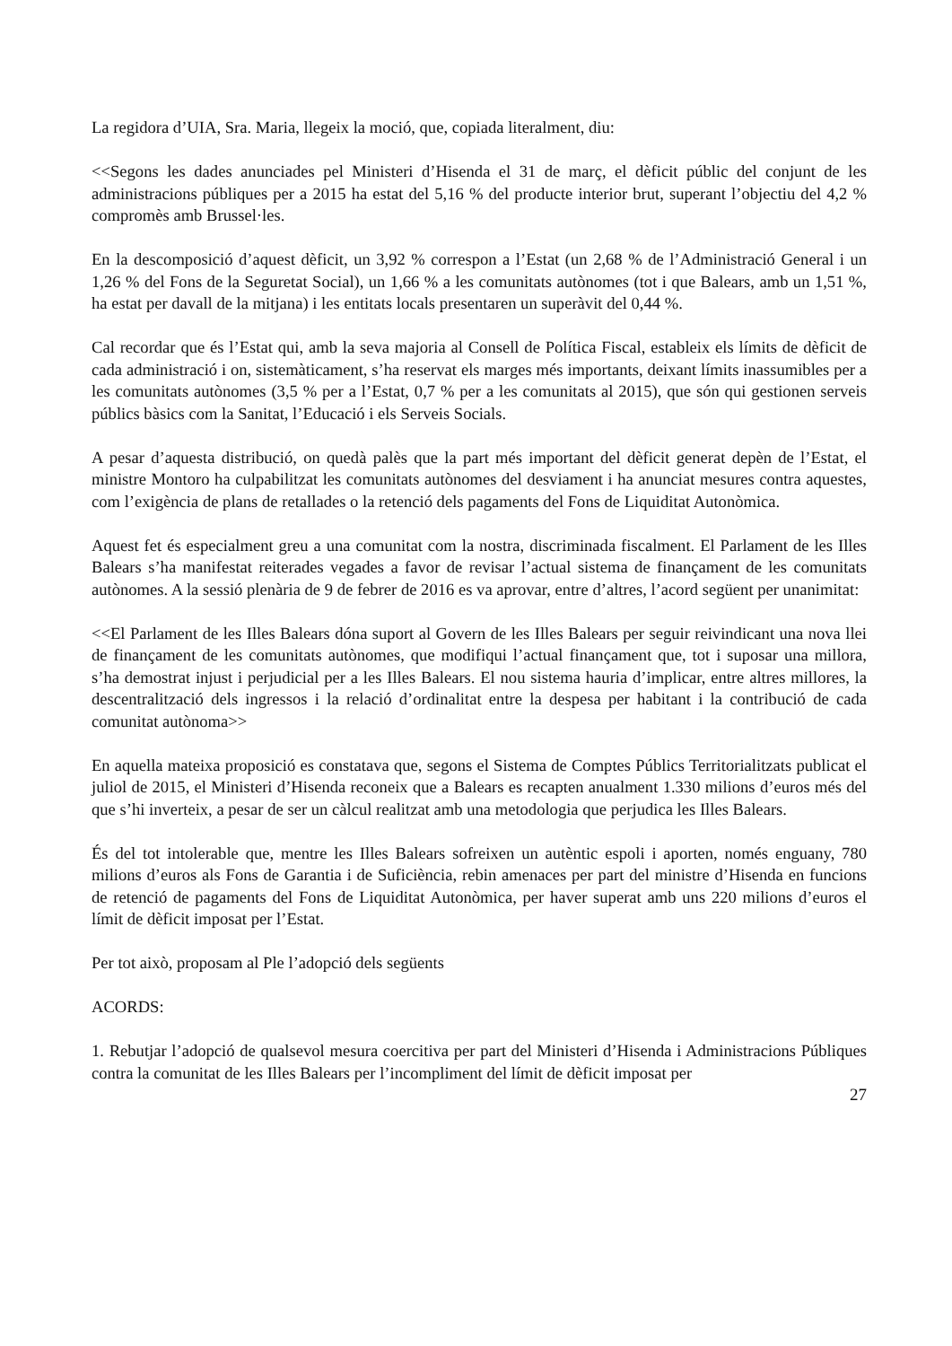La regidora d’UIA, Sra. Maria, llegeix la moció, que, copiada literalment, diu:
<<Segons les dades anunciades pel Ministeri d’Hisenda el 31 de març, el dèficit públic del conjunt de les administracions públiques per a 2015 ha estat del 5,16 % del producte interior brut, superant l’objectiu del 4,2 % compromès amb Brussel·les.
En la descomposició d’aquest dèficit, un 3,92 % correspon a l’Estat (un 2,68 % de l’Administració General i un 1,26 % del Fons de la Seguretat Social), un 1,66 % a les comunitats autònomes (tot i que Balears, amb un 1,51 %, ha estat per davall de la mitjana) i les entitats locals presentaren un superàvit del 0,44 %.
Cal recordar que és l’Estat qui, amb la seva majoria al Consell de Política Fiscal, estableix els límits de dèficit de cada administració i on, sistemàticament, s’ha reservat els marges més importants, deixant límits inassumibles per a les comunitats autònomes (3,5 % per a l’Estat, 0,7 % per a les comunitats al 2015), que són qui gestionen serveis públics bàsics com la Sanitat, l’Educació i els Serveis Socials.
A pesar d’aquesta distribució, on quedà palès que la part més important del dèficit generat depèn de l’Estat, el ministre Montoro ha culpabilitzat les comunitats autònomes del desviament i ha anunciat mesures contra aquestes, com l’exigència de plans de retallades o la retenció dels pagaments del Fons de Liquiditat Autonòmica.
Aquest fet és especialment greu a una comunitat com la nostra, discriminada fiscalment. El Parlament de les Illes Balears s’ha manifestat reiterades vegades a favor de revisar l’actual sistema de finançament de les comunitats autònomes. A la sessió plenària de 9 de febrer de 2016 es va aprovar, entre d’altres, l’acord següent per unanimitat:
<<El Parlament de les Illes Balears dóna suport al Govern de les Illes Balears per seguir reivindicant una nova llei de finançament de les comunitats autònomes, que modifiqui l’actual finançament que, tot i suposar una millora, s’ha demostrat injust i perjudicial per a les Illes Balears. El nou sistema hauria d’implicar, entre altres millores, la descentralització dels ingressos i la relació d’ordinalitat entre la despesa per habitant i la contribució de cada comunitat autònoma>>
En aquella mateixa proposició es constatava que, segons el Sistema de Comptes Públics Territorialitzats publicat el juliol de 2015, el Ministeri d’Hisenda reconeix que a Balears es recapten anualment 1.330 milions d’euros més del que s’hi inverteix, a pesar de ser un càlcul realitzat amb una metodologia que perjudica les Illes Balears.
És del tot intolerable que, mentre les Illes Balears sofreixen un autèntic espoli i aporten, només enguany, 780 milions d’euros als Fons de Garantia i de Suficiència, rebin amenaces per part del ministre d’Hisenda en funcions de retenció de pagaments del Fons de Liquiditat Autonòmica, per haver superat amb uns 220 milions d’euros el límit de dèficit imposat per l’Estat.
Per tot això, proposam al Ple l’adopció dels següents
ACORDS:
1. Rebutjar l’adopció de qualsevol mesura coercitiva per part del Ministeri d’Hisenda i Administracions Públiques contra la comunitat de les Illes Balears per l’incompliment del límit de dèficit imposat per
27